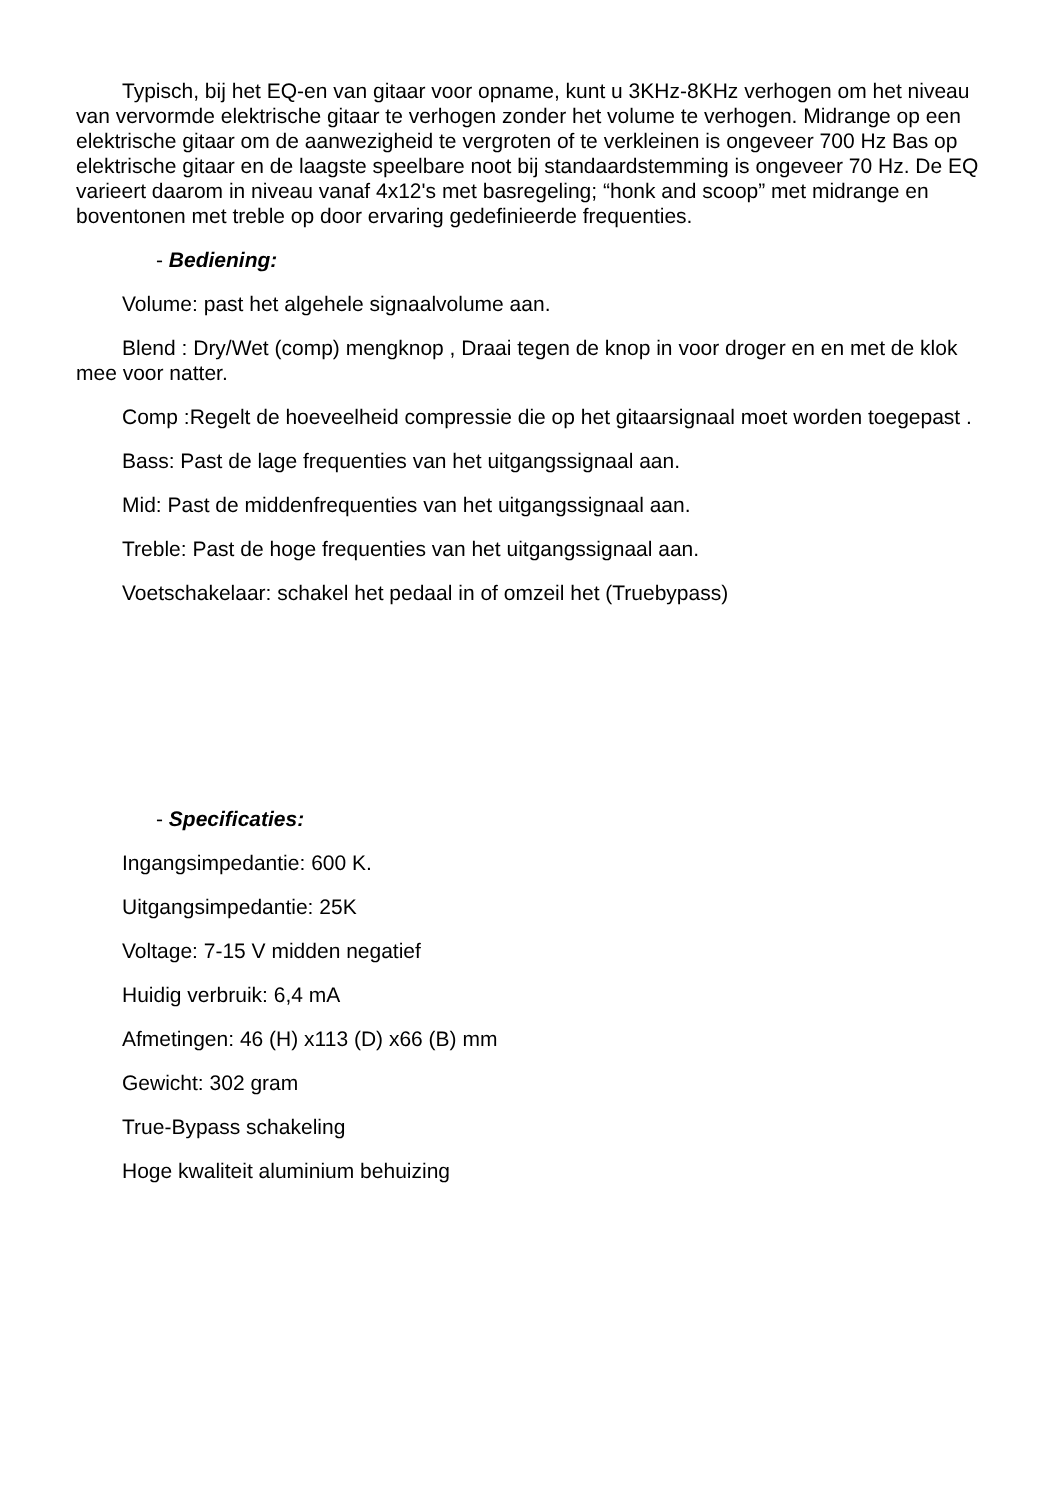Typisch, bij het EQ-en van gitaar voor opname, kunt u 3KHz-8KHz verhogen om het niveau van vervormde elektrische gitaar te verhogen zonder het volume te verhogen. Midrange op een elektrische gitaar om de aanwezigheid te vergroten of te verkleinen is ongeveer 700 Hz Bas op elektrische gitaar en de laagste speelbare noot bij standaardstemming is ongeveer 70 Hz. De EQ varieert daarom in niveau vanaf 4x12's met basregeling; “honk and scoop” met midrange en boventonen met treble op door ervaring gedefinieerde frequenties.
- Bediening:
Volume: past het algehele signaalvolume aan.
Blend : Dry/Wet (comp) mengknop , Draai tegen de knop in voor droger en en met de klok mee voor natter.
Comp :Regelt de hoeveelheid compressie die op het gitaarsignaal moet worden toegepast .
Bass: Past de lage frequenties van het uitgangssignaal aan.
Mid: Past de middenfrequenties van het uitgangssignaal aan.
Treble: Past de hoge frequenties van het uitgangssignaal aan.
Voetschakelaar: schakel het pedaal in of omzeil het (Truebypass)
- Specificaties:
Ingangsimpedantie: 600 K.
Uitgangsimpedantie: 25K
Voltage: 7-15 V midden negatief
Huidig verbruik: 6,4 mA
Afmetingen: 46 (H) x113 (D) x66 (B) mm
Gewicht: 302 gram
True-Bypass schakeling
Hoge kwaliteit aluminium behuizing